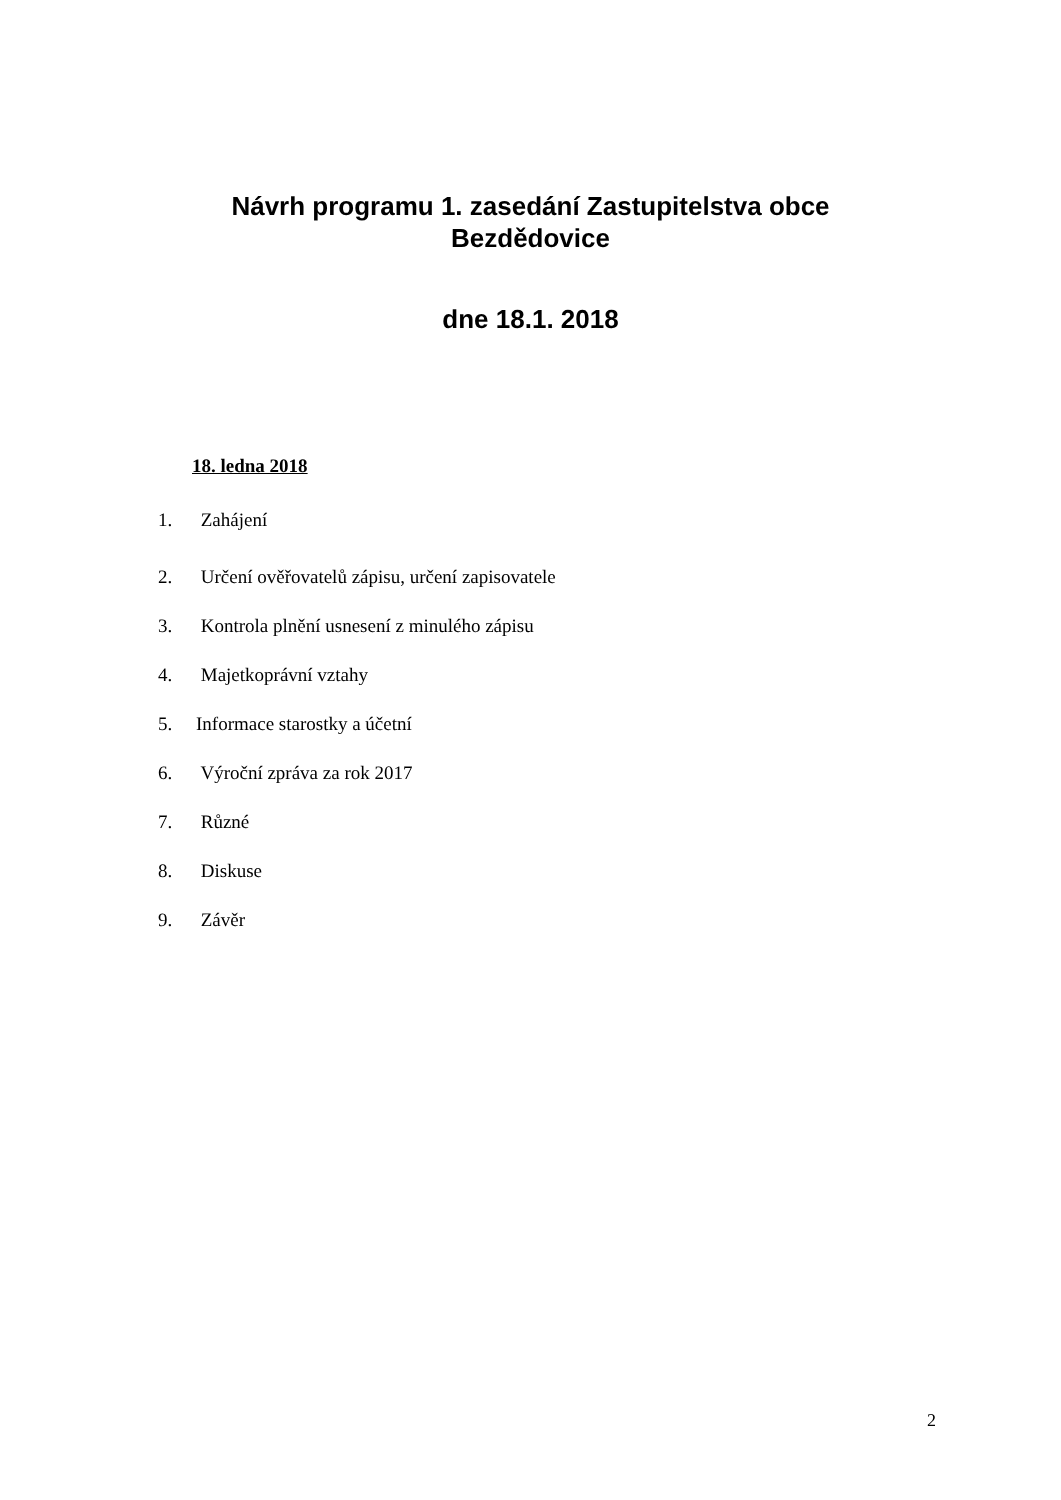Návrh programu 1. zasedání Zastupitelstva obce
Bezdědovice
dne 18.1. 2018
18. ledna 2018
1. Zahájení
2. Určení ověřovatelů zápisu, určení zapisovatele
3. Kontrola plnění usnesení z minulého zápisu
4. Majetkoprávní vztahy
5. Informace starostky a účetní
6. Výroční zpráva za rok 2017
7. Různé
8. Diskuse
9. Závěr
2